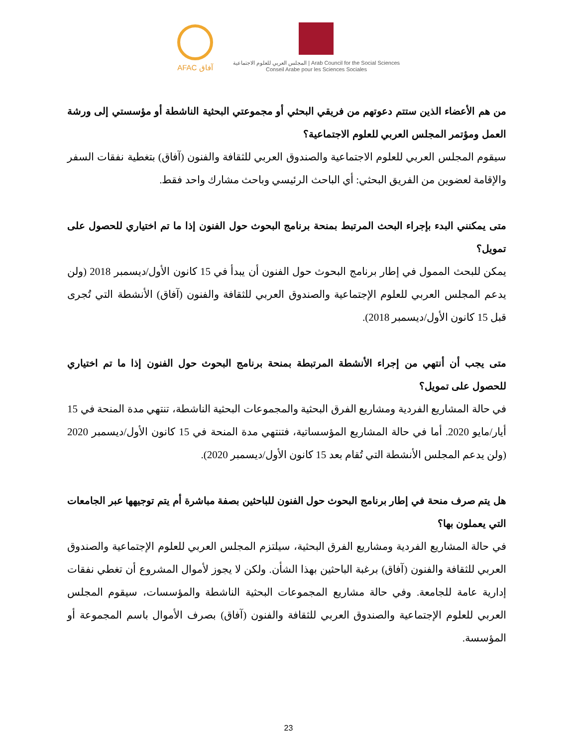AFAC آفاق
المجلس العربي للعلوم الاجتماعية | Arab Council for the Social Sciences
Conseil Arabe pour les Sciences Sociales
من هم الأعضاء الذين ستتم دعوتهم من فريقي البحثي أو مجموعتي البحثية الناشطة أو مؤسستي إلى ورشة العمل ومؤتمر المجلس العربي للعلوم الاجتماعية؟
سيقوم المجلس العربي للعلوم الاجتماعية والصندوق العربي للثقافة والفنون (آفاق) بتغطية نفقات السفر والإقامة لعضوين من الفريق البحثي: أي الباحث الرئيسي وباحث مشارك واحد فقط.
متى يمكنني البدء بإجراء البحث المرتبط بمنحة برنامج البحوث حول الفنون إذا ما تم اختياري للحصول على تمويل؟
يمكن للبحث الممول في إطار برنامج البحوث حول الفنون أن يبدأ في 15 كانون الأول/ديسمبر 2018 (ولن يدعم المجلس العربي للعلوم الإجتماعية والصندوق العربي للثقافة والفنون (آفاق) الأنشطة التي تُجرى قبل 15 كانون الأول/ديسمبر 2018).
متى يجب أن أنتهي من إجراء الأنشطة المرتبطة بمنحة برنامج البحوث حول الفنون إذا ما تم اختياري للحصول على تمويل؟
في حالة المشاريع الفردية ومشاريع الفرق البحثية والمجموعات البحثية الناشطة، تنتهي مدة المنحة في 15 أيار/مايو 2020. أما في حالة المشاريع المؤسساتية، فتنتهي مدة المنحة في 15 كانون الأول/ديسمبر 2020 (ولن يدعم المجلس الأنشطة التي تُقام بعد 15 كانون الأول/ديسمبر 2020).
هل يتم صرف منحة في إطار برنامج البحوث حول الفنون للباحثين بصفة مباشرة أم يتم توجيهها عبر الجامعات التي يعملون بها؟
في حالة المشاريع الفردية ومشاريع الفرق البحثية، سيلتزم المجلس العربي للعلوم الإجتماعية والصندوق العربي للثقافة والفنون (آفاق) برغبة الباحثين بهذا الشأن. ولكن لا يجوز لأموال المشروع أن تغطي نفقات إدارية عامة للجامعة. وفي حالة مشاريع المجموعات البحثية الناشطة والمؤسسات، سيقوم المجلس العربي للعلوم الإجتماعية والصندوق العربي للثقافة والفنون (آفاق) بصرف الأموال باسم المجموعة أو المؤسسة.
23